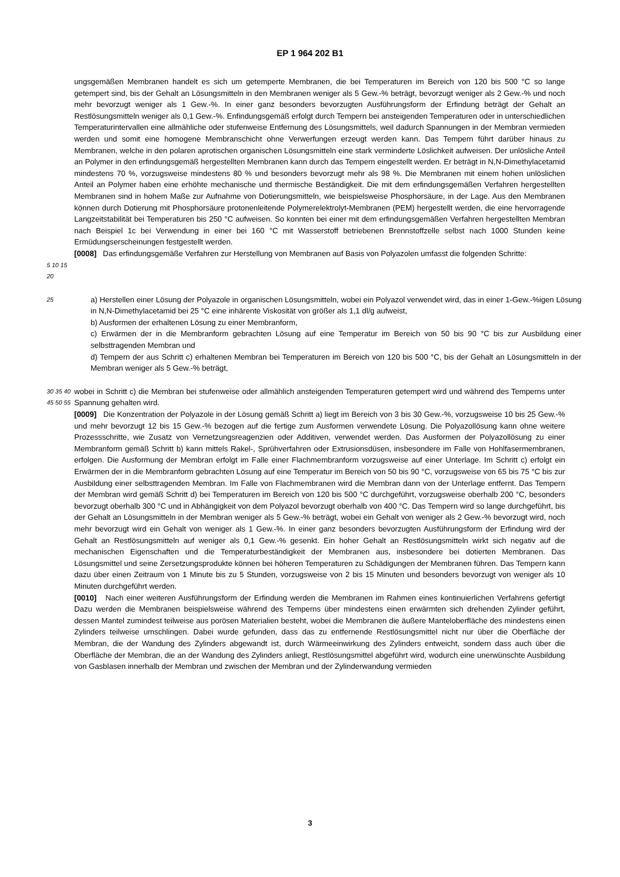EP 1 964 202 B1
ungsgemäßen Membranen handelt es sich um getemperte Membranen, die bei Temperaturen im Bereich von 120 bis 500 °C so lange getempert sind, bis der Gehalt an Lösungsmitteln in den Membranen weniger als 5 Gew.-% beträgt, bevorzugt weniger als 2 Gew.-% und noch mehr bevorzugt weniger als 1 Gew.-%. In einer ganz besonders bevorzugten Ausführungsform der Erfindung beträgt der Gehalt an Restlösungsmitteln weniger als 0,1 Gew.-%. Enfindungsgemäß erfolgt durch Tempern bei ansteigenden Temperaturen oder in unterschiedlichen Temperaturintervallen eine allmähliche oder stufenweise Entfernung des Lösungsmittels, weil dadurch Spannungen in der Membran vermieden werden und somit eine homogene Membranschicht ohne Verwerfungen erzeugt werden kann. Das Tempern führt darüber hinaus zu Membranen, welche in den polaren aprotischen organischen Lösungsmitteln eine stark verminderte Löslichkeit aufweisen. Der unlösliche Anteil an Polymer in den erfindungsgemäß hergestellten Membranen kann durch das Tempern eingestellt werden. Er beträgt in N,N-Dimethylacetamid mindestens 70 %, vorzugsweise mindestens 80 % und besonders bevorzugt mehr als 98 %. Die Membranen mit einem hohen unlöslichen Anteil an Polymer haben eine erhöhte mechanische und thermische Beständigkeit. Die mit dem erfindungsgemäßen Verfahren hergestellten Membranen sind in hohem Maße zur Aufnahme von Dotierungsmitteln, wie beispielsweise Phosphorsäure, in der Lage. Aus den Membranen können durch Dotierung mit Phosphorsäure protonenleitende Polymerelektrolyt-Membranen (PEM) hergestellt werden, die eine hervorragende Langzeitstabilität bei Temperaturen bis 250 °C aufweisen. So konnten bei einer mit dem erfindungsgemäßen Verfahren hergestellten Membran nach Beispiel 1c bei Verwendung in einer bei 160 °C mit Wasserstoff betriebenen Brennstoffzelle selbst nach 1000 Stunden keine Ermüdungserscheinungen festgestellt werden.
[0008] Das erfindungsgemäße Verfahren zur Herstellung von Membranen auf Basis von Polyazolen umfasst die folgenden Schritte:
5 10 15 20
25
a) Herstellen einer Lösung der Polyazole in organischen Lösungsmitteln, wobei ein Polyazol verwendet wird, das in einer 1-Gew.-%igen Lösung in N,N-Dimethylacetamid bei 25 °C eine inhärente Viskosität von größer als 1,1 dl/g aufweist,
b) Ausformen der erhaltenen Lösung zu einer Membranform,
c) Erwärmen der in die Membranform gebrachten Lösung auf eine Temperatur im Bereich von 50 bis 90 °C bis zur Ausbildung einer selbsttragenden Membran und
d) Tempern der aus Schritt c) erhaltenen Membran bei Temperaturen im Bereich von 120 bis 500 °C, bis der Gehalt an Lösungsmitteln in der Membran weniger als 5 Gew.-% beträgt,
30 35 40 45 50 55
wobei in Schritt c) die Membran bei stufenweise oder allmählich ansteigenden Temperaturen getempert wird und während des Temperns unter Spannung gehalten wird.
[0009] Die Konzentration der Polyazole in der Lösung gemäß Schritt a) liegt im Bereich von 3 bis 30 Gew.-%, vorzugsweise 10 bis 25 Gew.-% und mehr bevorzugt 12 bis 15 Gew.-% bezogen auf die fertige zum Ausformen verwendete Lösung. Die Polyazollösung kann ohne weitere Prozessschritte, wie Zusatz von Vernetzungsreagenzien oder Additiven, verwendet werden. Das Ausformen der Polyazollösung zu einer Membranform gemäß Schritt b) kann mittels Rakel-, Sprühverfahren oder Extrusionsdüsen, insbesondere im Falle von Hohlfasermembranen, erfolgen. Die Ausformung der Membran erfolgt im Falle einer Flachmembranform vorzugsweise auf einer Unterlage. Im Schritt c) erfolgt ein Erwärmen der in die Membranform gebrachten Lösung auf eine Temperatur im Bereich von 50 bis 90 °C, vorzugsweise von 65 bis 75 °C bis zur Ausbildung einer selbsttragenden Membran. Im Falle von Flachmembranen wird die Membran dann von der Unterlage entfernt. Das Tempern der Membran wird gemäß Schritt d) bei Temperaturen im Bereich von 120 bis 500 °C durchgeführt, vorzugsweise oberhalb 200 °C, besonders bevorzugt oberhalb 300 °C und in Abhängigkeit von dem Polyazol bevorzugt oberhalb von 400 °C. Das Tempern wird so lange durchgeführt, bis der Gehalt an Lösungsmitteln in der Membran weniger als 5 Gew.-% beträgt, wobei ein Gehalt von weniger als 2 Gew.-% bevorzugt wird, noch mehr bevorzugt wird ein Gehalt von weniger als 1 Gew.-%. In einer ganz besonders bevorzugten Ausführungsform der Erfindung wird der Gehalt an Restlösungsmitteln auf weniger als 0,1 Gew.-% gesenkt. Ein hoher Gehalt an Restlösungsmitteln wirkt sich negativ auf die mechanischen Eigenschaften und die Temperaturbeständigkeit der Membranen aus, insbesondere bei dotierten Membranen. Das Lösungsmittel und seine Zersetzungsprodukte können bei höheren Temperaturen zu Schädigungen der Membranen führen. Das Tempern kann dazu über einen Zeitraum von 1 Minute bis zu 5 Stunden, vorzugsweise von 2 bis 15 Minuten und besonders bevorzugt von weniger als 10 Minuten durchgeführt werden.
[0010] Nach einer weiteren Ausführungsform der Erfindung werden die Membranen im Rahmen eines kontinuierlichen Verfahrens gefertigt Dazu werden die Membranen beispielsweise während des Temperns über mindestens einen erwärmten sich drehenden Zylinder geführt, dessen Mantel zumindest teilweise aus porösen Materialien besteht, wobei die Membranen die äußere Manteloberfläche des mindestens einen Zylinders teilweise umschlingen. Dabei wurde gefunden, dass das zu entfernende Restlösungsmittel nicht nur über die Oberfläche der Membran, die der Wandung des Zylinders abgewandt ist, durch Wärmeeinwirkung des Zylinders entweicht, sondern dass auch über die Oberfläche der Membran, die an der Wandung des Zylinders anliegt, Restlösungsmittel abgeführt wird, wodurch eine unerwünschte Ausbildung von Gasblasen innerhalb der Membran und zwischen der Membran und der Zylinderwandung vermieden
3